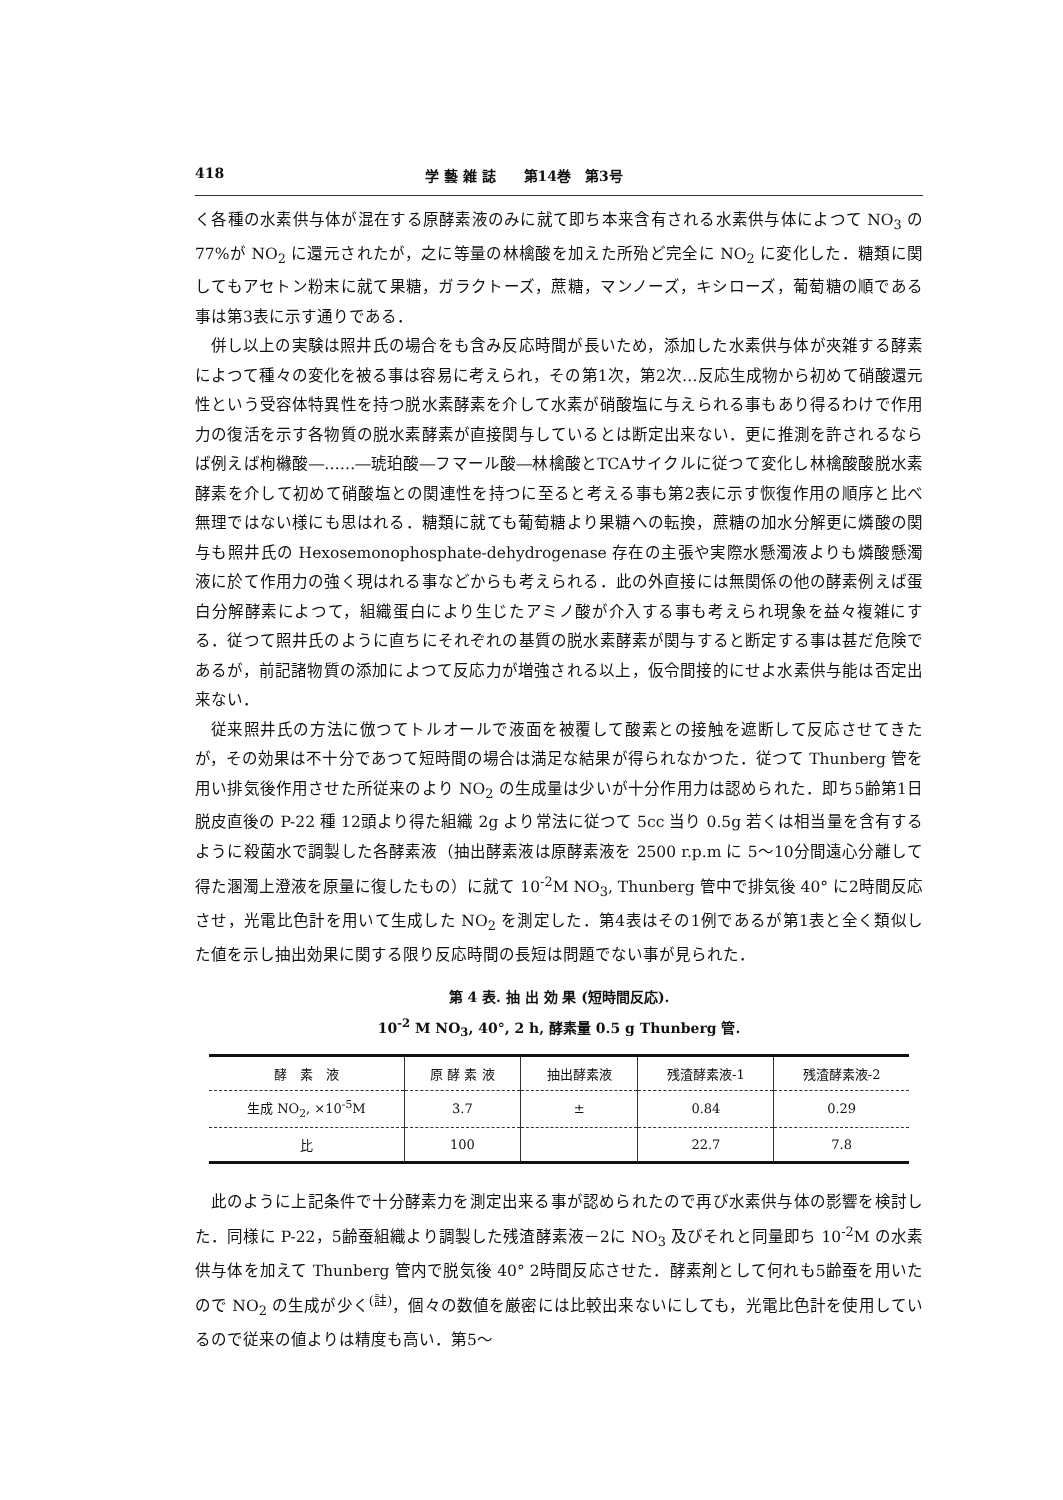418 学 藝 雑 誌　　第14巻　第3号
く各種の水素供与体が混在する原酵素液のみに就て即ち本来含有される水素供与体によつて NO<sub>3</sub> の77%が NO<sub>2</sub> に還元されたが，之に等量の林檎酸を加えた所殆ど完全に NO<sub>2</sub> に変化した．糖類に関してもアセトン粉末に就て果糖，ガラクトーズ，蔗糖，マンノーズ，キシローズ，葡萄糖の順である事は第3表に示す通りである．
併し以上の実験は照井氏の場合をも含み反応時間が長いため，添加した水素供与体が夾雑する酵素によつて種々の変化を被る事は容易に考えられ，その第1次，第2次…反応生成物から初めて硝酸還元性という受容体特異性を持つ脱水素酵素を介して水素が硝酸塩に与えられる事もあり得るわけで作用力の復活を示す各物質の脱水素酵素が直接関与しているとは断定出来ない．更に推測を許されるならば例えば枸櫞酸―……―琥珀酸―フマール酸―林檎酸とTCAサイクルに従つて変化し林檎酸酸脱水素酵素を介して初めて硝酸塩との関連性を持つに至ると考える事も第2表に示す恢復作用の順序と比べ無理ではない様にも思はれる．糖類に就ても葡萄糖より果糖への転換，蔗糖の加水分解更に燐酸の関与も照井氏の Hexosemonophosphate-dehydrogenase 存在の主張や実際水懸濁液よりも燐酸懸濁液に於て作用力の強く現はれる事などからも考えられる．此の外直接には無関係の他の酵素例えば蛋白分解酵素によつて，組織蛋白により生じたアミノ酸が介入する事も考えられ現象を益々複雑にする．従つて照井氏のように直ちにそれぞれの基質の脱水素酵素が関与すると断定する事は甚だ危険であるが，前記諸物質の添加によつて反応力が増強される以上，仮令間接的にせよ水素供与能は否定出来ない．
従来照井氏の方法に倣つてトルオールで液面を被覆して酸素との接触を遮断して反応させてきたが，その効果は不十分であつて短時間の場合は満足な結果が得られなかつた．従つて Thunberg 管を用い排気後作用させた所従来のより NO<sub>2</sub> の生成量は少いが十分作用力は認められた．即ち5齢第1日脱皮直後の P-22 種 12頭より得た組織 2g より常法に従つて 5cc 当り 0.5g 若くは相当量を含有するように殺菌水で調製した各酵素液（抽出酵素液は原酵素液を 2500 r.p.m に 5～10分間遠心分離して得た溷濁上澄液を原量に復したもの）に就て 10<sup>-2</sup>M NO<sub>3</sub>, Thunberg 管中で排気後 40° に2時間反応させ，光電比色計を用いて生成した NO<sub>2</sub> を測定した．第4表はその1例であるが第1表と全く類似した値を示し抽出効果に関する限り反応時間の長短は問題でない事が見られた．
第 4 表. 抽 出 効 果 (短時間反応).
10<sup>-2</sup> M NO<sub>3</sub>, 40°, 2 h, 酵素量 0.5 g Thunberg 管.
| 酵 素 液 | 原 酵 素 液 | 抽出酵素液 | 残渣酵素液-1 | 残渣酵素液-2 |
| --- | --- | --- | --- | --- |
| 生成 NO<sub>2</sub>, ×10<sup>-5</sup>M | 3.7 | ± | 0.84 | 0.29 |
| 比 | 100 | | 22.7 | 7.8 |
此のように上記条件で十分酵素力を測定出来る事が認められたので再び水素供与体の影響を検討した．同様に P-22，5齢蚕組織より調製した残渣酵素液－2に NO<sub>3</sub> 及びそれと同量即ち 10<sup>-2</sup>M の水素供与体を加えて Thunberg 管内で脱気後 40° 2時間反応させた．酵素剤として何れも5齢蚕を用いたので NO<sub>2</sub> の生成が少く<sup>(註)</sup>，個々の数値を厳密には比較出来ないにしても，光電比色計を使用しているので従来の値よりは精度も高い．第5～